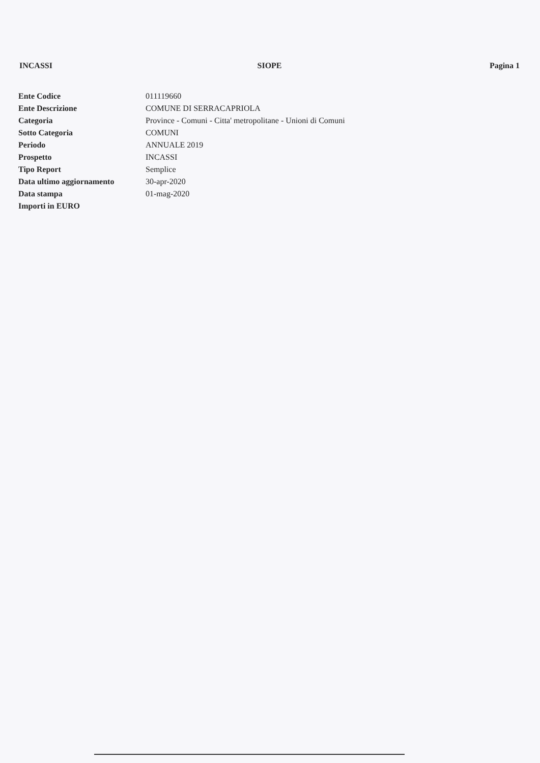INCASSI SIOPE Pagina 1
| Ente Codice | 011119660 |
| Ente Descrizione | COMUNE DI SERRACAPRIOLA |
| Categoria | Province - Comuni - Citta' metropolitane - Unioni di Comuni |
| Sotto Categoria | COMUNI |
| Periodo | ANNUALE 2019 |
| Prospetto | INCASSI |
| Tipo Report | Semplice |
| Data ultimo aggiornamento | 30-apr-2020 |
| Data stampa | 01-mag-2020 |
| Importi in EURO | |